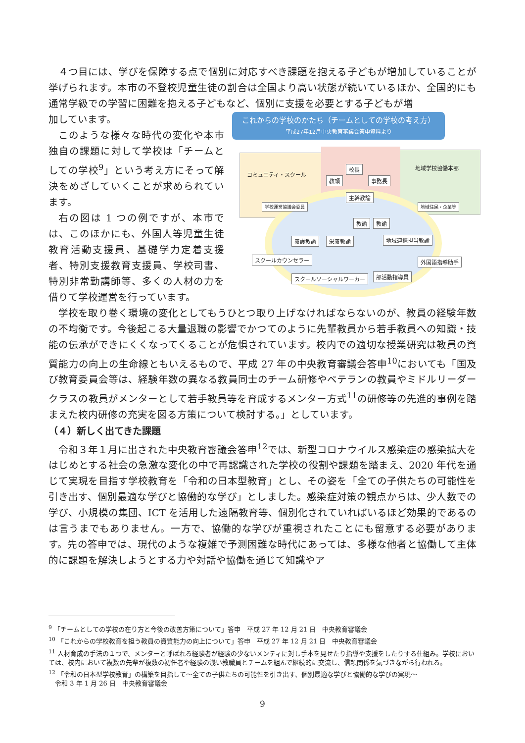４つ目には、学びを保障する点で個別に対応すべき課題を抱える子どもが増加していることが挙げられます。本市の不登校児童生徒の割合は全国より高い状態が続いているほか、全国的にも通常学級での学習に困難を抱える子どもなど、個別に支援を必要とする子どもが増
加しています。
このような様々な時代の変化や本市独自の課題に対して学校は「チームとしての学校<sup>9</sup>」という考え方にそって解決をめざしていくことが求められています。
右の図は 1 つの例ですが、本市では、このほかにも、外国人等児童生徒教育活動支援員、基礎学力定着支援者、特別支援教育支援員、学校司書、特別非常勤講師等、多くの人材の力を借りて学校運営を行っています。
これからの学校のかたち（チームとしての学校の考え方）
平成27年12月中央教育審議会答申資料より
コミュニティ・スクール
地域学校協働本部
校長
教頭 事務長
主幹教諭
学校運営協議会委員 地域住民・企業等
教諭 教諭
養護教諭 栄養教諭 地域連携担当教諭
スクールカウンセラー 外国語指導助手
スクールソーシャルワーカー 部活動指導員
学校を取り巻く環境の変化としてもうひとつ取り上げなければならないのが、教員の経験年数の不均衡です。今後起こる大量退職の影響でかつてのように先輩教員から若手教員への知識・技能の伝承ができにくくなってくることが危惧されています。校内での適切な授業研究は教員の資質能力の向上の生命線ともいえるもので、平成 27 年の中央教育審議会答申<sup>10</sup>においても「国及び教育委員会等は、経験年数の異なる教員同士のチーム研修やベテランの教員やミドルリーダークラスの教員がメンターとして若手教員等を育成するメンター方式<sup>11</sup>の研修等の先進的事例を踏まえた校内研修の充実を図る方策について検討する。」としています。
（４）新しく出てきた課題
令和３年１月に出された中央教育審議会答申<sup>12</sup>では、新型コロナウイルス感染症の感染拡大をはじめとする社会の急激な変化の中で再認識された学校の役割や課題を踏まえ、2020 年代を通じて実現を目指す学校教育を「令和の日本型教育」とし、その姿を「全ての子供たちの可能性を引き出す、個別最適な学びと協働的な学び」としました。感染症対策の観点からは、少人数での学び、小規模の集団、ICT を活用した遠隔教育等、個別化されていればいるほど効果的であるのは言うまでもありません。一方で、協働的な学びが重視されたことにも留意する必要があります。先の答申では、現代のような複雑で予測困難な時代にあっては、多様な他者と協働して主体的に課題を解決しようとする力や対話や協働を通じて知識やア
<sup>9</sup> 「チームとしての学校の在り方と今後の改善方策について」答申　平成 27 年 12 月 21 日　中央教育審議会
<sup>10</sup> 「これからの学校教育を担う教員の資質能力の向上について」答申　平成 27 年 12 月 21 日　中央教育審議会
<sup>11</sup> 人材育成の手法の１つで、メンターと呼ばれる経験者が経験の少ないメンティに対し手本を見せたり指導や支援をしたりする仕組み。学校においては、校内において複数の先輩が複数の初任者や経験の浅い教職員とチームを組んで継続的に交流し、信頼関係を気づきながら行われる。
<sup>12</sup> 「令和の日本型学校教育」の構築を目指して～全ての子供たちの可能性を引き出す、個別最適な学びと協働的な学びの実現～
　令和 3 年 1 月 26 日　中央教育審議会
9